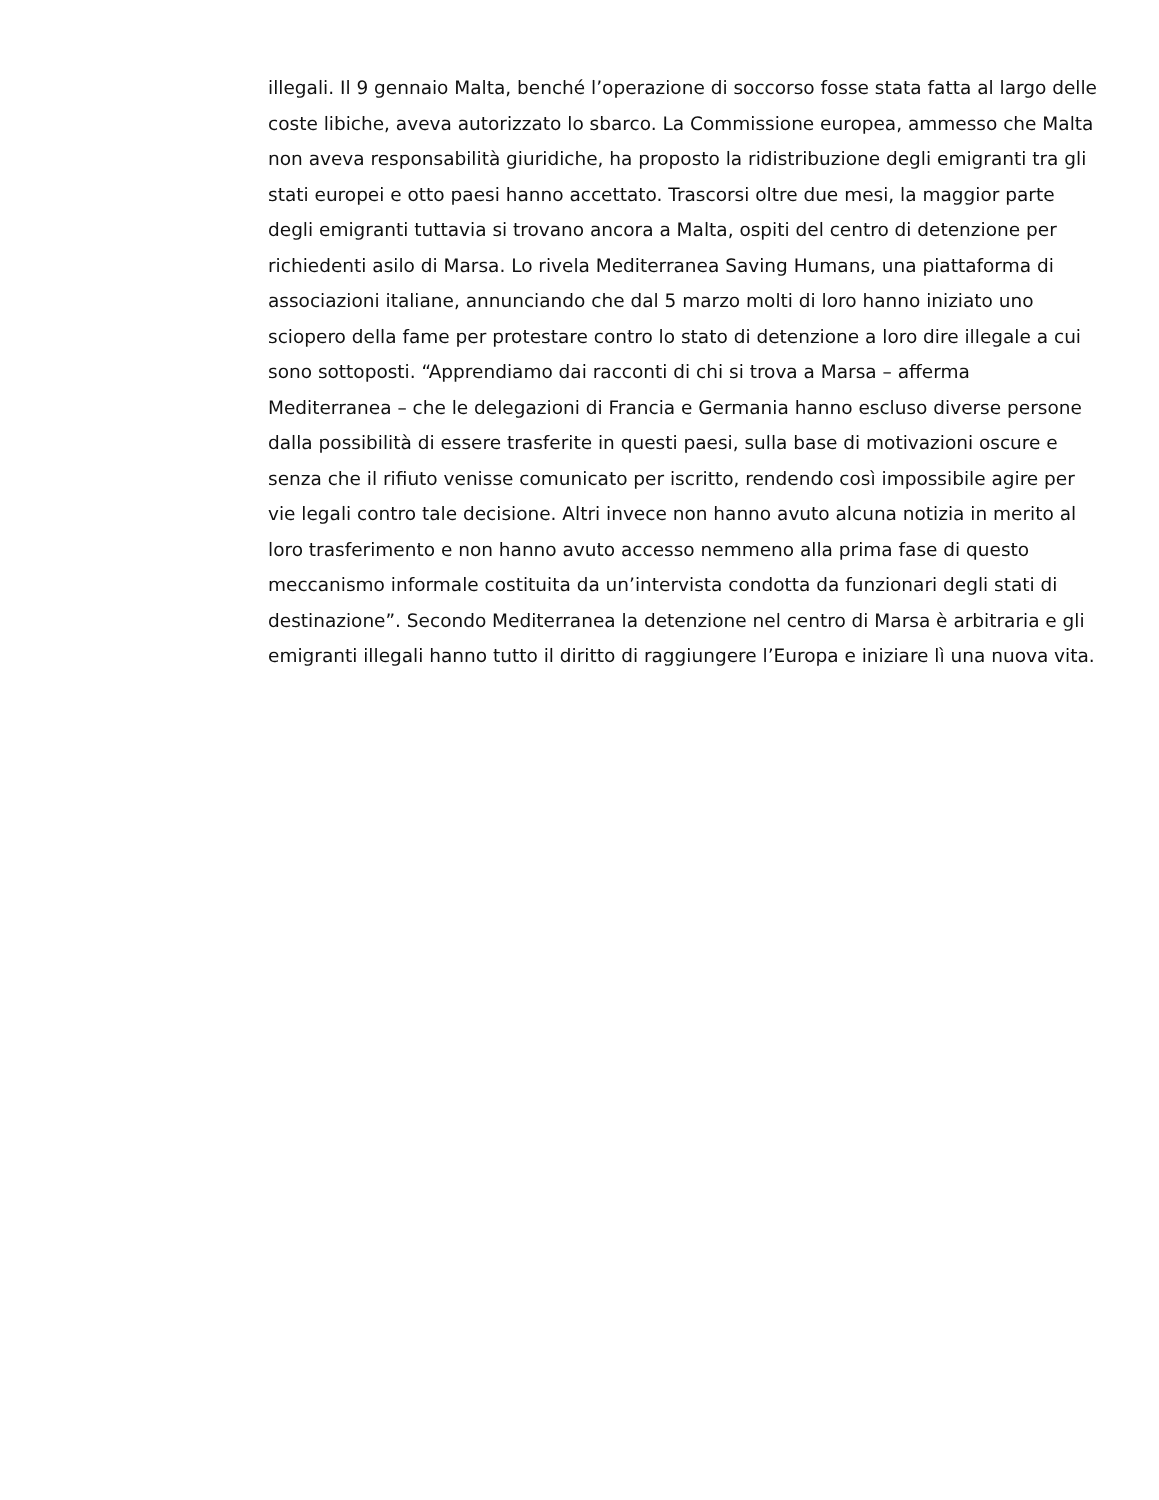illegali. Il 9 gennaio Malta, benché l’operazione di soccorso fosse stata fatta al largo delle
coste libiche, aveva autorizzato lo sbarco. La Commissione europea, ammesso che Malta
non aveva responsabilità giuridiche, ha proposto la ridistribuzione degli emigranti tra gli
stati europei e otto paesi hanno accettato. Trascorsi oltre due mesi, la maggior parte
degli emigranti tuttavia si trovano ancora a Malta, ospiti del centro di detenzione per
richiedenti asilo di Marsa. Lo rivela Mediterranea Saving Humans, una piattaforma di
associazioni italiane, annunciando che dal 5 marzo molti di loro hanno iniziato uno
sciopero della fame per protestare contro lo stato di detenzione a loro dire illegale a cui
sono sottoposti. “Apprendiamo dai racconti di chi si trova a Marsa – afferma
Mediterranea – che le delegazioni di Francia e Germania hanno escluso diverse persone
dalla possibilità di essere trasferite in questi paesi, sulla base di motivazioni oscure e
senza che il rifiuto venisse comunicato per iscritto, rendendo così impossibile agire per
vie legali contro tale decisione. Altri invece non hanno avuto alcuna notizia in merito al
loro trasferimento e non hanno avuto accesso nemmeno alla prima fase di questo
meccanismo informale costituita da un’intervista condotta da funzionari degli stati di
destinazione”. Secondo Mediterranea la detenzione nel centro di Marsa è arbitraria e gli
emigranti illegali hanno tutto il diritto di raggiungere l’Europa e iniziare lì una nuova vita.